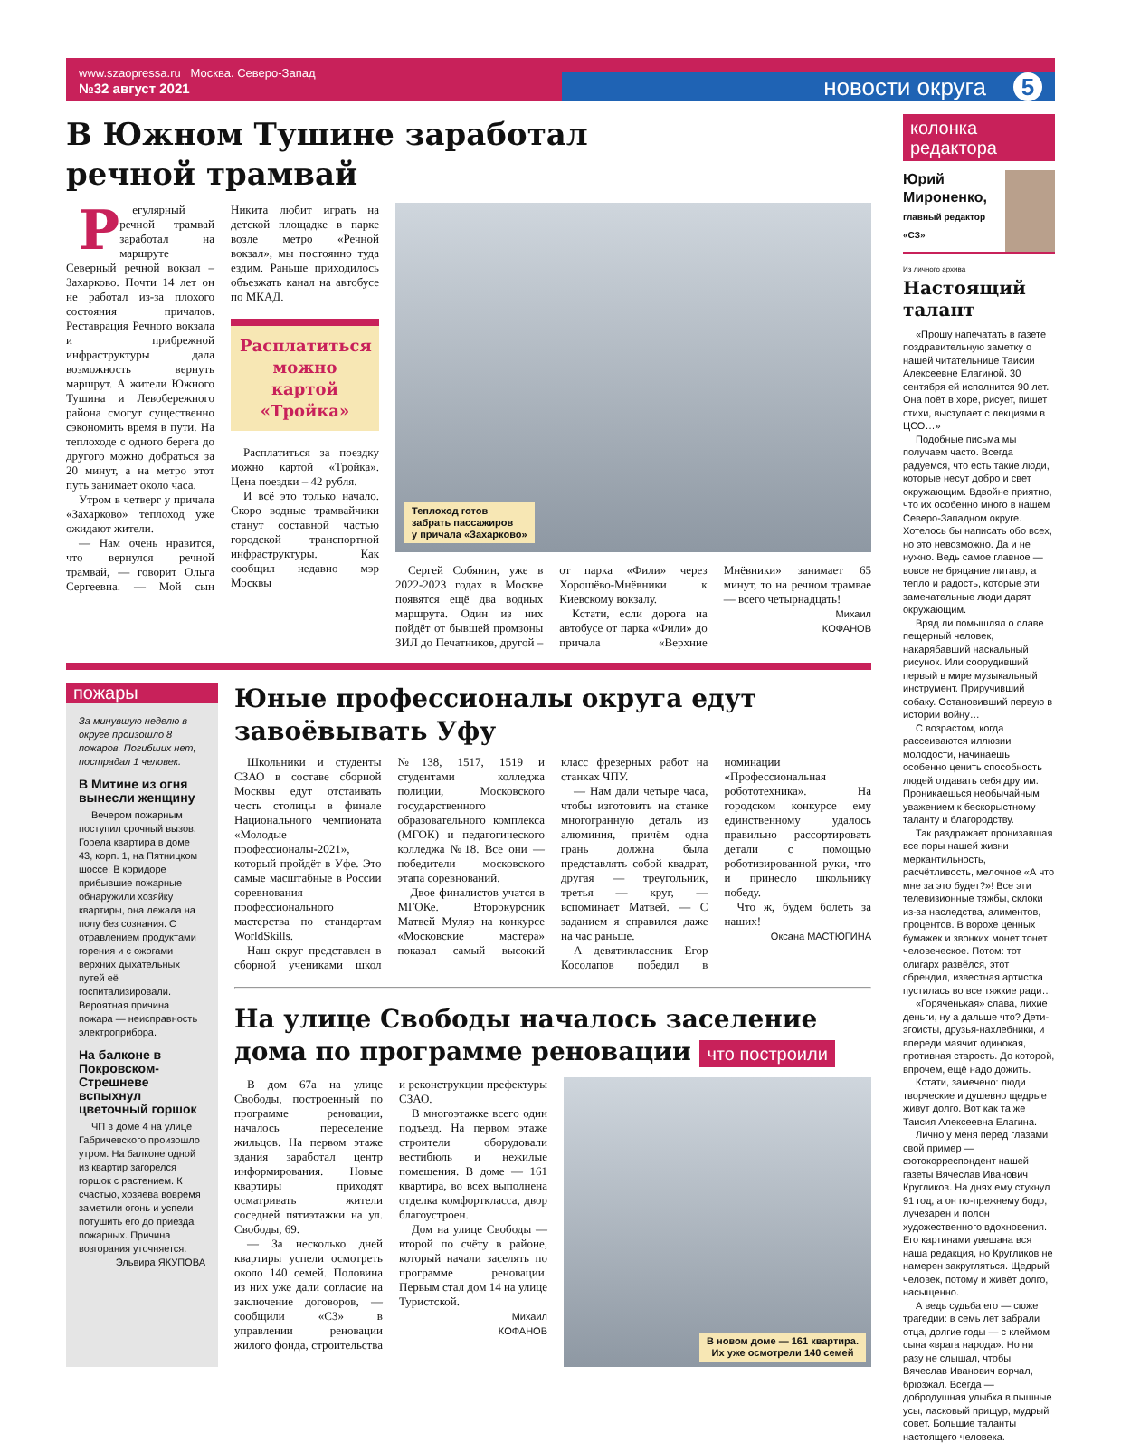www.szaopressa.ru Москва. Северо-Запад
№32 август 2021
новости округа 5
В Южном Тушине заработал
речной трамвай
Регулярный речной трамвай заработал на маршруте Северный речной вокзал – Захарково. Почти 14 лет он не работал из-за плохого состояния причалов. Реставрация Речного вокзала и прибрежной инфраструктуры дала возможность вернуть маршрут. А жители Южного Тушина и Левобережного района смогут существенно сэкономить время в пути. На теплоходе с одного берега до другого можно добраться за 20 минут, а на метро этот путь занимает около часа.
Утром в четверг у причала «Захарково» теплоход уже ожидают жители.
— Нам очень нравится, что вернулся речной трамвай, — говорит Ольга Сергеевна. — Мой сын Никита любит играть на детской площадке в парке возле метро «Речной вокзал», мы постоянно туда ездим. Раньше приходилось объезжать канал на автобусе по МКАД.
Расплатиться можно картой «Тройка»
Расплатиться за поездку можно картой «Тройка». Цена поездки – 42 рубля.
И всё это только начало. Скоро водные трамвайчики станут составной частью городской транспортной инфраструктуры. Как сообщил недавно мэр Москвы
Теплоход готов
забрать пассажиров
у причала «Захарково»
Сергей Собянин, уже в 2022-2023 годах в Москве появятся ещё два водных маршрута. Один из них пойдёт от бывшей промзоны ЗИЛ до Печатников, другой – от парка «Фили» через Хорошёво-Мнёвники к Киевскому вокзалу.
Кстати, если дорога на автобусе от парка «Фили» до причала «Верхние Мнёвники» занимает 65 минут, то на речном трамвае — всего четырнадцать!
Михаил
КОФАНОВ
пожары
За минувшую неделю в округе произошло 8 пожаров. Погибших нет, пострадал 1 человек.
В Митине из огня вынесли женщину
Вечером пожарным поступил срочный вызов. Горела квартира в доме 43, корп. 1, на Пятницком шоссе. В коридоре прибывшие пожарные обнаружили хозяйку квартиры, она лежала на полу без сознания. С отравлением продуктами горения и с ожогами верхних дыхательных путей её госпитализировали. Вероятная причина пожара — неисправность электроприбора.
На балконе в Покровском-Стрешневе вспыхнул цветочный горшок
ЧП в доме 4 на улице Габричевского произошло утром. На балконе одной из квартир загорелся горшок с растением. К счастью, хозяева вовремя заметили огонь и успели потушить его до приезда пожарных. Причина возгорания уточняется.
Эльвира ЯКУПОВА
Юные профессионалы округа едут завоёвывать Уфу
Школьники и студенты СЗАО в составе сборной Москвы едут отстаивать честь столицы в финале Национального чемпионата «Молодые профессионалы-2021», который пройдёт в Уфе. Это самые масштабные в России соревнования профессионального мастерства по стандартам WorldSkills.
Наш округ представлен в сборной учениками школ №138, 1517, 1519 и студентами колледжа полиции, Московского государственного образовательного комплекса (МГОК) и педагогического колледжа №18. Все они — победители московского этапа соревнований.
Двое финалистов учатся в МГОКе. Второкурсник Матвей Муляр на конкурсе «Московские мастера» показал самый высокий класс фрезерных работ на станках ЧПУ.
— Нам дали четыре часа, чтобы изготовить на станке многогранную деталь из алюминия, причём одна грань должна была представлять собой квадрат, другая — треугольник, третья — круг, — вспоминает Матвей. — С заданием я справился даже на час раньше.
А девятиклассник Егор Косолапов победил в номинации «Профессиональная робототехника». На городском конкурсе ему единственному удалось правильно рассортировать детали с помощью роботизированной руки, что и принесло школьнику победу.
Что ж, будем болеть за наших!
Оксана МАСТЮГИНА
На улице Свободы началось заселение дома по программе реновации что построили
В дом 67а на улице Свободы, построенный по программе реновации, началось переселение жильцов. На первом этаже здания заработал центр информирования. Новые квартиры приходят осматривать жители соседней пятиэтажки на ул. Свободы, 69.
— За несколько дней квартиры успели осмотреть около 140 семей. Половина из них уже дали согласие на заключение договоров, — сообщили «СЗ» в управлении реновации жилого фонда, строительства и реконструкции префектуры СЗАО.
В многоэтажке всего один подъезд. На первом этаже строители оборудовали вестибюль и нежилые помещения. В доме — 161 квартира, во всех выполнена отделка комфорткласса, двор благоустроен.
Дом на улице Свободы — второй по счёту в районе, который начали заселять по программе реновации. Первым стал дом 14 на улице Туристской.
Михаил
КОФАНОВ
В новом доме — 161 квартира.
Их уже осмотрели 140 семей
колонка
редактора
Юрий Мироненко,
главный редактор «СЗ»
Из личного архива
Настоящий талант
«Прошу напечатать в газете поздравительную заметку о нашей читательнице Таисии Алексеевне Елагиной. 30 сентября ей исполнится 90 лет. Она поёт в хоре, рисует, пишет стихи, выступает с лекциями в ЦСО…»
Подобные письма мы получаем часто. Всегда радуемся, что есть такие люди, которые несут добро и свет окружающим. Вдвойне приятно, что их особенно много в нашем Северо-Западном округе. Хотелось бы написать обо всех, но это невозможно. Да и не нужно. Ведь самое главное — вовсе не бряцание литавр, а тепло и радость, которые эти замечательные люди дарят окружающим.
Вряд ли помышлял о славе пещерный человек, накарябавший наскальный рисунок. Или соорудивший первый в мире музыкальный инструмент. Приручивший собаку. Остановивший первую в истории войну…
С возрастом, когда рассеиваются иллюзии молодости, начинаешь особенно ценить способность людей отдавать себя другим. Проникаешься необычайным уважением к бескорыстному таланту и благородству.
Так раздражает пронизавшая все поры нашей жизни меркантильность, расчётливость, мелочное «А что мне за это будет?»! Все эти телевизионные тяжбы, склоки из-за наследства, алиментов, процентов. В ворохе ценных бумажек и звонких монет тонет человеческое. Потом: тот олигарх развёлся, этот сбрендил, известная артистка пустилась во все тяжкие ради…
«Горяченькая» слава, лихие деньги, ну а дальше что? Дети-эгоисты, друзья-нахлебники, и впереди маячит одинокая, противная старость. До которой, впрочем, ещё надо дожить.
Кстати, замечено: люди творческие и душевно щедрые живут долго. Вот как та же Таисия Алексеевна Елагина.
Лично у меня перед глазами свой пример — фотокорреспондент нашей газеты Вячеслав Иванович Кругликов. На днях ему стукнул 91 год, а он по-прежнему бодр, лучезарен и полон художественного вдохновения. Его картинами увешана вся наша редакция, но Кругликов не намерен закругляться. Щедрый человек, потому и живёт долго, насыщенно.
А ведь судьба его — сюжет трагедии: в семь лет забрали отца, долгие годы — с клеймом сына «врага народа». Но ни разу не слышал, чтобы Вячеслав Иванович ворчал, брюзжал. Всегда — добродушная улыбка в пышные усы, ласковый прищур, мудрый совет. Большие таланты настоящего человека.